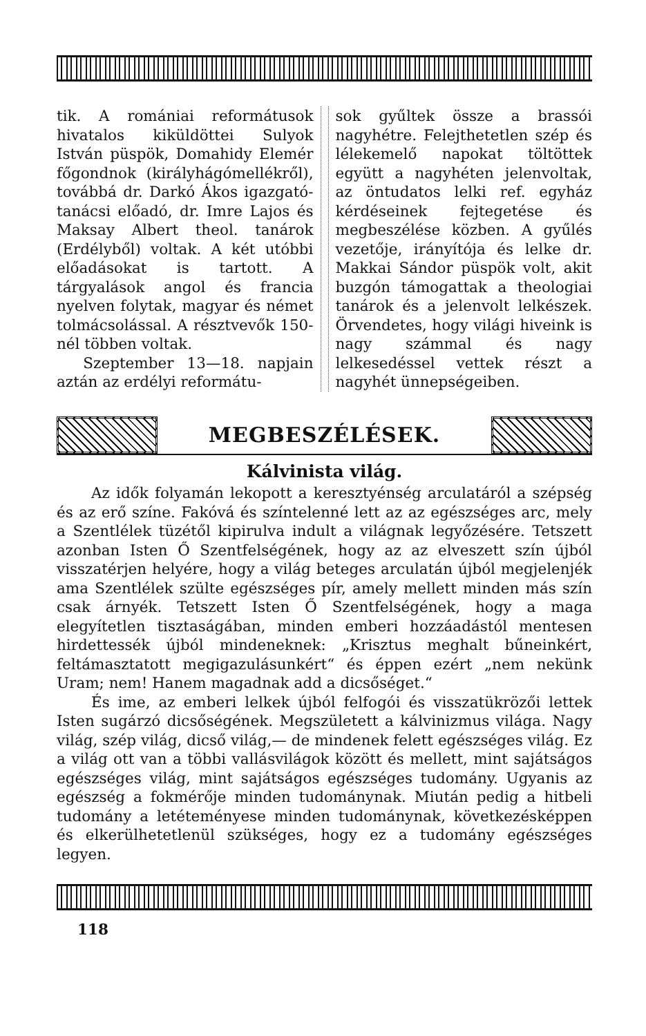tik. A romániai reformátusok hivatalos kiküldöttei Sulyok István püspök, Domahidy Elemér főgondnok (királyhágómellékről), továbbá dr. Darkó Ákos igazgató-tanácsi előadó, dr. Imre Lajos és Maksay Albert theol. tanárok (Erdélyből) voltak. A két utóbbi előadásokat is tartott. A tárgyalások angol és francia nyelven folytak, magyar és német tolmácsolással. A résztvevők 150-nél többen voltak.
Szeptember 13—18. napjain aztán az erdélyi reformátu-
sok gyűltek össze a brassói nagyhétre. Felejthetetlen szép és lélekemelő napokat töltöttek együtt a nagyhéten jelenvoltak, az öntudatos lelki ref. egyház kérdéseinek fejtegetése és megbeszélése közben. A gyűlés vezetője, irányítója és lelke dr. Makkai Sándor püspök volt, akit buzgón támogattak a theologiai tanárok és a jelenvolt lelkészek. Örvendetes, hogy világi hiveink is nagy számmal és nagy lelkesedéssel vettek részt a nagyhét ünnepségeiben.
MEGBESZÉLÉSEK.
Kálvinista világ.
Az idők folyamán lekopott a keresztyénség arculatáról a szépség és az erő színe. Fakóvá és színtelenné lett az az egészséges arc, mely a Szentlélek tüzétől kipirulva indult a világnak legyőzésére. Tetszett azonban Isten Ő Szentfelségének, hogy az az elveszett szín újból visszatérjen helyére, hogy a világ beteges arculatán újból megjelenjék ama Szentlélek szülte egészséges pír, amely mellett minden más szín csak árnyék. Tetszett Isten Ő Szentfelségének, hogy a maga elegyítetlen tisztaságában, minden emberi hozzáadástól mentesen hirdettessék újból mindeneknek: „Krisztus meghalt bűneinkért, feltámasztatott megigazulásunkért“ és éppen ezért „nem nekünk Uram; nem! Hanem magadnak add a dicsőséget.“
És ime, az emberi lelkek újból felfogói és visszatükrözői lettek Isten sugárzó dicsőségének. Megszületett a kálvinizmus világa. Nagy világ, szép világ, dicső világ,— de mindenek felett egészséges világ. Ez a világ ott van a többi vallásvilágok között és mellett, mint sajátságos egészséges világ, mint sajátságos egészséges tudomány. Ugyanis az egészség a fokmérője minden tudománynak. Miután pedig a hitbeli tudomány a letéteményese minden tudománynak, következésképpen és elkerülhetetlenül szükséges, hogy ez a tudomány egészséges legyen.
118